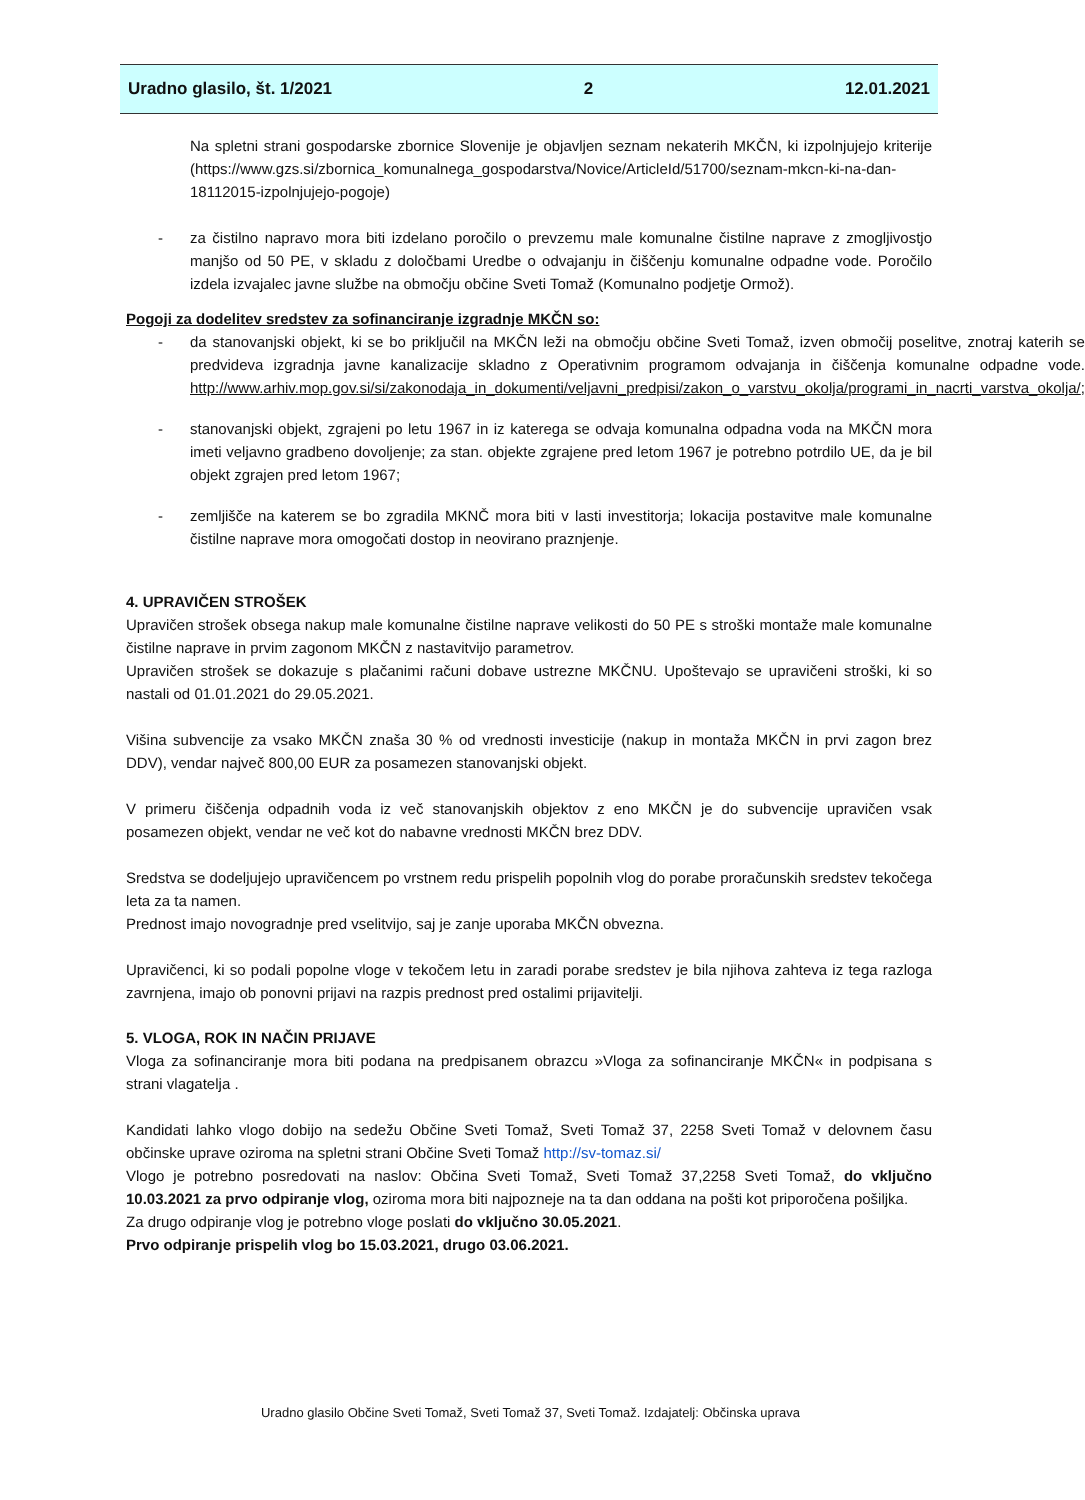Uradno glasilo, št. 1/2021 2 12.01.2021
Na spletni strani gospodarske zbornice Slovenije je objavljen seznam nekaterih MKČN, ki izpolnjujejo kriterije (https://www.gzs.si/zbornica_komunalnega_gospodarstva/Novice/ArticleId/51700/seznam-mkcn-ki-na-dan-18112015-izpolnjujejo-pogoje)
- za čistilno napravo mora biti izdelano poročilo o prevzemu male komunalne čistilne naprave z zmogljivostjo manjšo od 50 PE, v skladu z določbami Uredbe o odvajanju in čiščenju komunalne odpadne vode. Poročilo izdela izvajalec javne službe na območju občine Sveti Tomaž (Komunalno podjetje Ormož).
Pogoji za dodelitev sredstev za sofinanciranje izgradnje MKČN so:
- da stanovanjski objekt, ki se bo priključil na MKČN leži na območju občine Sveti Tomaž, izven območij poselitve, znotraj katerih se predvideva izgradnja javne kanalizacije skladno z Operativnim programom odvajanja in čiščenja komunalne odpadne vode. http://www.arhiv.mop.gov.si/si/zakonodaja_in_dokumenti/veljavni_predpisi/zakon_o_varstvu_okolja/programi_in_nacrti_varstva_okolja/;
- stanovanjski objekt, zgrajeni po letu 1967 in iz katerega se odvaja komunalna odpadna voda na MKČN mora imeti veljavno gradbeno dovoljenje; za stan. objekte zgrajene pred letom 1967 je potrebno potrdilo UE, da je bil objekt zgrajen pred letom 1967;
- zemljišče na katerem se bo zgradila MKNČ mora biti v lasti investitorja; lokacija postavitve male komunalne čistilne naprave mora omogočati dostop in neovirano praznjenje.
4. UPRAVIČEN STROŠEK
Upravičen strošek obsega nakup male komunalne čistilne naprave velikosti do 50 PE s stroški montaže male komunalne čistilne naprave in prvim zagonom MKČN z nastavitvijo parametrov.
Upravičen strošek se dokazuje s plačanimi računi dobave ustrezne MKČNU. Upoštevajo se upravičeni stroški, ki so nastali od 01.01.2021 do 29.05.2021.
Višina subvencije za vsako MKČN znaša 30 % od vrednosti investicije (nakup in montaža MKČN in prvi zagon brez DDV), vendar največ 800,00 EUR za posamezen stanovanjski objekt.
V primeru čiščenja odpadnih voda iz več stanovanjskih objektov z eno MKČN je do subvencije upravičen vsak posamezen objekt, vendar ne več kot do nabavne vrednosti MKČN brez DDV.
Sredstva se dodeljujejo upravičencem po vrstnem redu prispelih popolnih vlog do porabe proračunskih sredstev tekočega leta za ta namen.
Prednost imajo novogradnje pred vselitvijo, saj je zanje uporaba MKČN obvezna.
Upravičenci, ki so podali popolne vloge v tekočem letu in zaradi porabe sredstev je bila njihova zahteva iz tega razloga zavrnjena, imajo ob ponovni prijavi na razpis prednost pred ostalimi prijavitelji.
5. VLOGA, ROK IN NAČIN PRIJAVE
Vloga za sofinanciranje mora biti podana na predpisanem obrazcu »Vloga za sofinanciranje MKČN« in podpisana s strani vlagatelja .
Kandidati lahko vlogo dobijo na sedežu Občine Sveti Tomaž, Sveti Tomaž 37, 2258 Sveti Tomaž v delovnem času občinske uprave oziroma na spletni strani Občine Sveti Tomaž http://sv-tomaz.si/
Vlogo je potrebno posredovati na naslov: Občina Sveti Tomaž, Sveti Tomaž 37,2258 Sveti Tomaž, do vključno 10.03.2021 za prvo odpiranje vlog, oziroma mora biti najpozneje na ta dan oddana na pošti kot priporočena pošiljka.
Za drugo odpiranje vlog je potrebno vloge poslati do vključno 30.05.2021.
Prvo odpiranje prispelih vlog bo 15.03.2021, drugo 03.06.2021.
Uradno glasilo Občine Sveti Tomaž, Sveti Tomaž 37, Sveti Tomaž. Izdajatelj: Občinska uprava